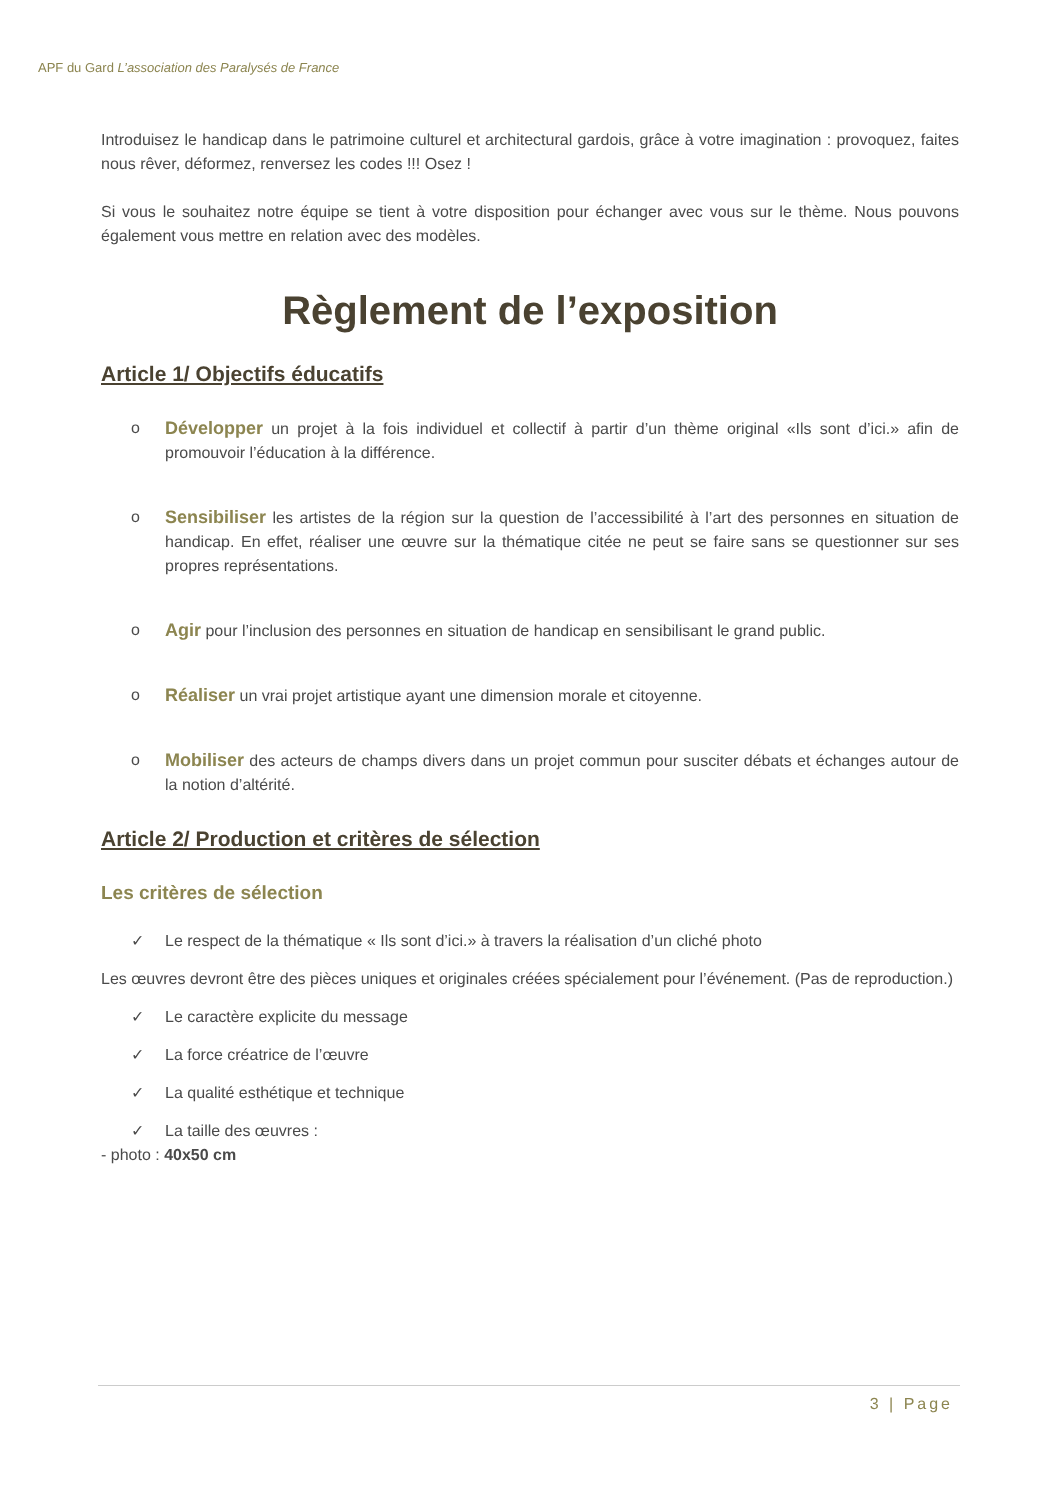APF du Gard L’association des Paralysés de France
Introduisez le handicap dans le patrimoine culturel et architectural gardois, grâce à votre imagination : provoquez, faites nous rêver, déformez, renversez les codes !!! Osez !
Si vous le souhaitez notre équipe se tient à votre disposition pour échanger avec vous sur le thème. Nous pouvons également vous mettre en relation avec des modèles.
Règlement de l’exposition
Article 1/ Objectifs éducatifs
o Développer un projet à la fois individuel et collectif à partir d’un thème original «Ils sont d’ici.» afin de promouvoir l’éducation à la différence.
o Sensibiliser les artistes de la région sur la question de l’accessibilité à l’art des personnes en situation de handicap. En effet, réaliser une œuvre sur la thématique citée ne peut se faire sans se questionner sur ses propres représentations.
o Agir pour l’inclusion des personnes en situation de handicap en sensibilisant le grand public.
o Réaliser un vrai projet artistique ayant une dimension morale et citoyenne.
o Mobiliser des acteurs de champs divers dans un projet commun pour susciter débats et échanges autour de la notion d’altérité.
Article 2/ Production et critères de sélection
Les critères de sélection
✓ Le respect de la thématique « Ils sont d’ici.» à travers la réalisation d’un cliché photo
Les œuvres devront être des pièces uniques et originales créées spécialement pour l’événement. (Pas de reproduction.)
✓ Le caractère explicite du message
✓ La force créatrice de l’œuvre
✓ La qualité esthétique et technique
✓ La taille des œuvres :
- photo : 40x50 cm
3 | Page